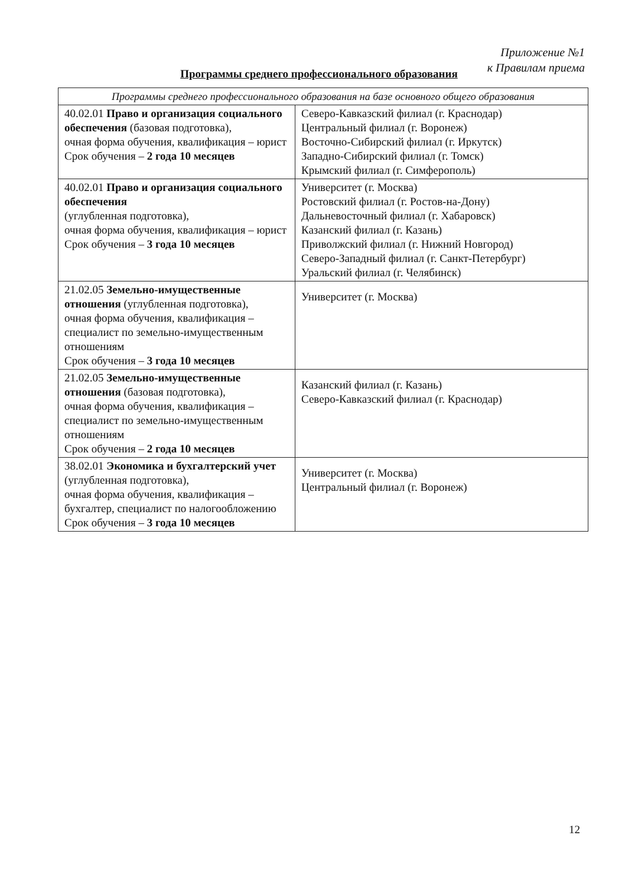Приложение №1
к Правилам приема
Программы среднего профессионального образования
| Программы среднего профессионального образования на базе основного общего образования | |
| --- | --- |
| 40.02.01 Право и организация социального обеспечения (базовая подготовка), очная форма обучения, квалификация – юрист Срок обучения – 2 года 10 месяцев | Северо-Кавказский филиал (г. Краснодар) Центральный филиал (г. Воронеж) Восточно-Сибирский филиал (г. Иркутск) Западно-Сибирский филиал (г. Томск) Крымский филиал (г. Симферополь) |
| 40.02.01 Право и организация социального обеспечения (углубленная подготовка), очная форма обучения, квалификация – юрист Срок обучения – 3 года 10 месяцев | Университет (г. Москва) Ростовский филиал (г. Ростов-на-Дону) Дальневосточный филиал (г. Хабаровск) Казанский филиал (г. Казань) Приволжский филиал (г. Нижний Новгород) Северо-Западный филиал (г. Санкт-Петербург) Уральский филиал (г. Челябинск) |
| 21.02.05 Земельно-имущественные отношения (углубленная подготовка), очная форма обучения, квалификация – специалист по земельно-имущественным отношениям Срок обучения – 3 года 10 месяцев | Университет (г. Москва) |
| 21.02.05 Земельно-имущественные отношения (базовая подготовка), очная форма обучения, квалификация – специалист по земельно-имущественным отношениям Срок обучения – 2 года 10 месяцев | Казанский филиал (г. Казань) Северо-Кавказский филиал (г. Краснодар) |
| 38.02.01 Экономика и бухгалтерский учет (углубленная подготовка), очная форма обучения, квалификация – бухгалтер, специалист по налогообложению Срок обучения – 3 года 10 месяцев | Университет (г. Москва) Центральный филиал (г. Воронеж) |
12